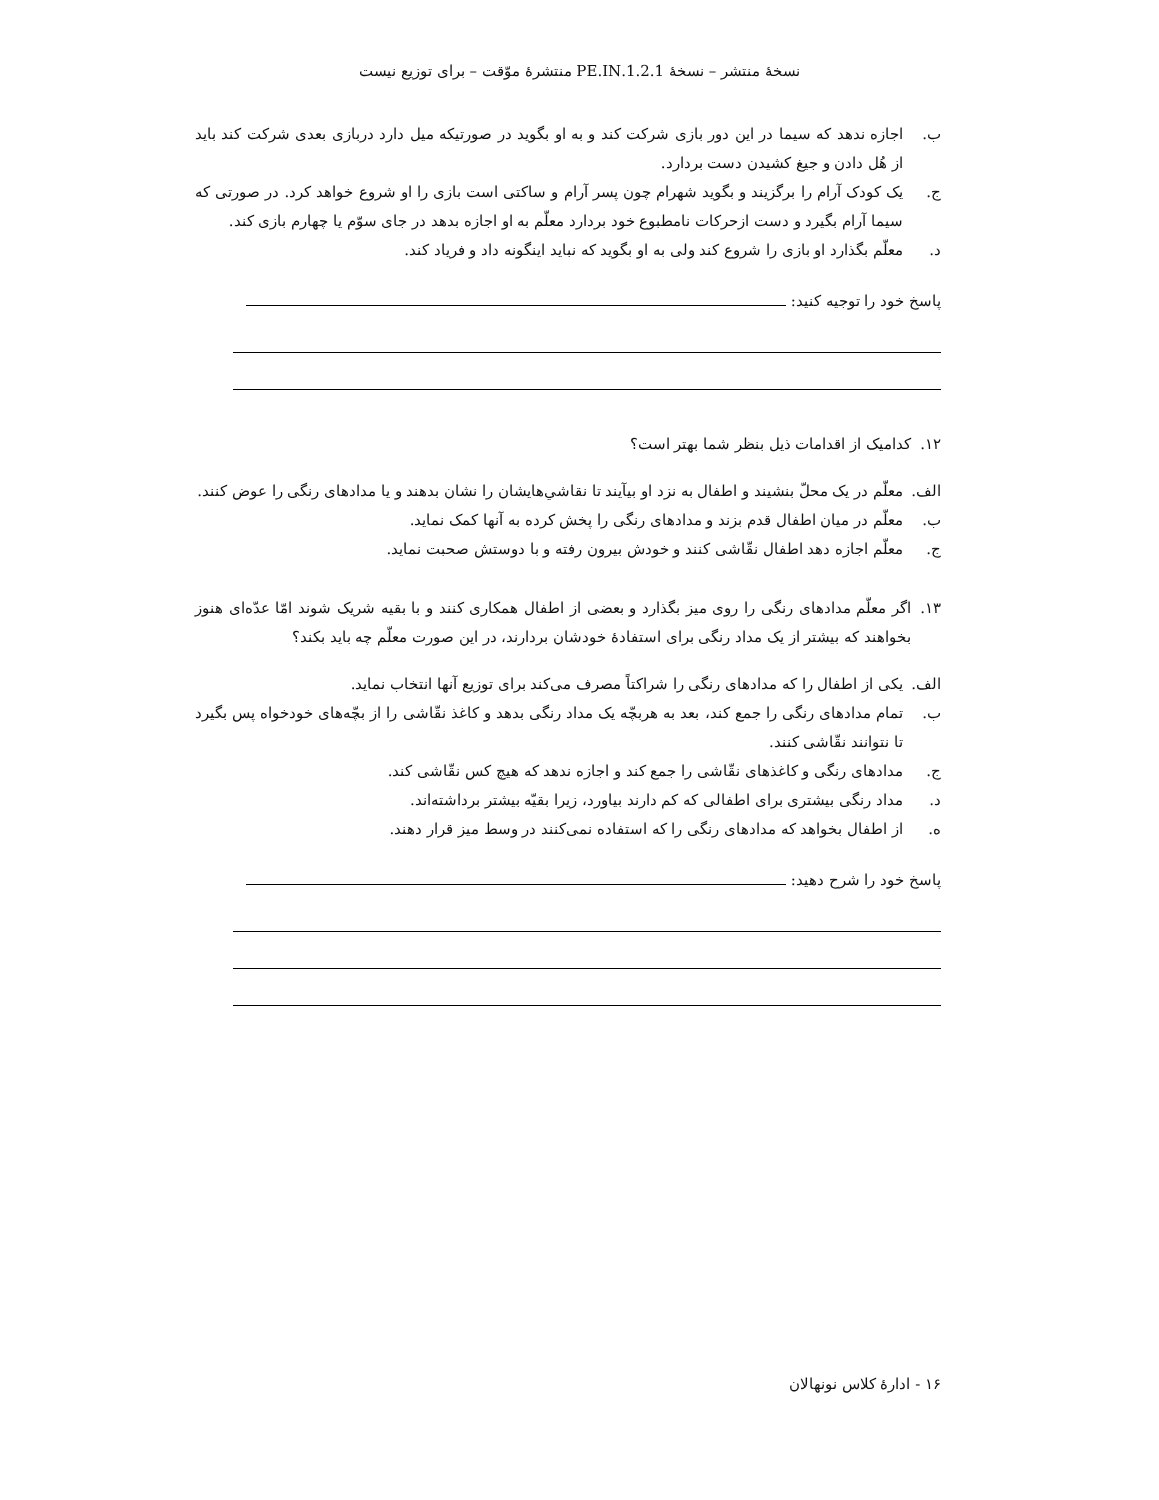نسخهٔ منتشر – نسخهٔ 1.2.1.PE.IN منتشرهٔ موّقت – برای توزیع نیست
ب. اجازه ندهد که سیما در این دور بازی شرکت کند و به او بگوید در صورتیکه میل دارد دربازی بعدی شرکت کند باید از هُل دادن و جیغ کشیدن دست بردارد.
ج. یک کودک آرام را برگزیند و بگوید شهرام چون پسر آرام و ساکتی است بازی را او شروع خواهد کرد. در صورتی که سیما آرام بگیرد و دست ازحرکات نامطبوع خود بردارد معلّم به او اجازه بدهد در جای سوّم یا چهارم بازی کند.
د. معلّم بگذارد او بازی را شروع کند ولی به او بگوید که نباید اینگونه داد و فریاد کند.
پاسخ خود را توجیه کنید:
۱۲. کدامیک از اقدامات ذیل بنظر شما بهتر است؟
الف. معلّم در یک محلّ بنشیند و اطفال به نزد او بیآیند تا نقاشي‌هایشان را نشان بدهند و یا مدادهای رنگی را عوض کنند.
ب. معلّم در میان اطفال قدم بزند و مدادهای رنگی را پخش کرده به آنها کمک نماید.
ج. معلّم اجازه دهد اطفال نقّاشی کنند و خودش بیرون رفته و با دوستش صحبت نماید.
۱۳. اگر معلّم مدادهای رنگی را روی میز بگذارد و بعضی از اطفال همکاری کنند و با بقیه شریک شوند امّا عدّه‌ای هنوز بخواهند که بیشتر از یک مداد رنگی برای استفادهٔ خودشان بردارند، در این صورت معلّم چه باید بکند؟
الف. یکی از اطفال را که مدادهای رنگی را شراکتاً مصرف می‌کند برای توزیع آنها انتخاب نماید.
ب. تمام مدادهای رنگی را جمع کند، بعد به هربچّه یک مداد رنگی بدهد و کاغذ نقّاشی را از بچّه‌های خودخواه پس بگیرد تا نتوانند نقّاشی کنند.
ج. مدادهای رنگی و کاغذهای نقّاشی را جمع کند و اجازه ندهد که هیچ کس نقّاشی کند.
د. مداد رنگی بیشتری برای اطفالی که کم دارند بیاورد، زیرا بقیّه بیشتر برداشته‌اند.
ه. از اطفال بخواهد که مدادهای رنگی را که استفاده نمی‌کنند در وسط میز قرار دهند.
پاسخ خود را شرح دهید:
۱۶ - ادارهٔ کلاس نونهالان